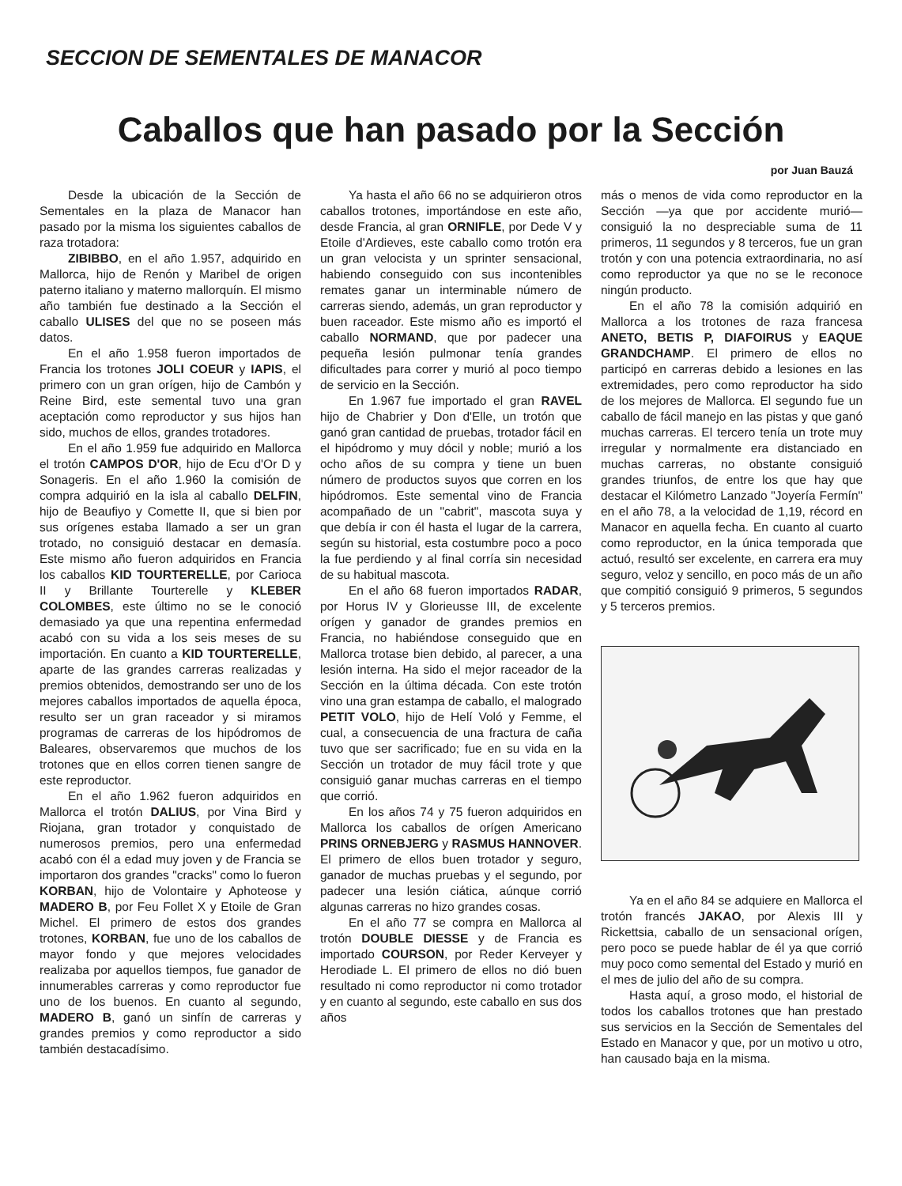SECCION DE SEMENTALES DE MANACOR
Caballos que han pasado por la Sección
por Juan Bauzá
Desde la ubicación de la Sección de Sementales en la plaza de Manacor han pasado por la misma los siguientes caballos de raza trotadora:
ZIBIBBO, en el año 1.957, adquirido en Mallorca, hijo de Renón y Maribel de origen paterno italiano y materno mallorquín. El mismo año también fue destinado a la Sección el caballo ULISES del que no se poseen más datos.
En el año 1.958 fueron importados de Francia los trotones JOLI COEUR y IAPIS, el primero con un gran orígen, hijo de Cambón y Reine Bird, este semental tuvo una gran aceptación como reproductor y sus hijos han sido, muchos de ellos, grandes trotadores.
En el año 1.959 fue adquirido en Mallorca el trotón CAMPOS D'OR, hijo de Ecu d'Or D y Sonageris. En el año 1.960 la comisión de compra adquirió en la isla al caballo DELFIN, hijo de Beaufiyo y Comette II, que si bien por sus orígenes estaba llamado a ser un gran trotado, no consiguió destacar en demasía. Este mismo año fueron adquiridos en Francia los caballos KID TOURTERELLE, por Carioca II y Brillante Tourterelle y KLEBER COLOMBES, este último no se le conoció demasiado ya que una repentina enfermedad acabó con su vida a los seis meses de su importación. En cuanto a KID TOURTERELLE, aparte de las grandes carreras realizadas y premios obtenidos, demostrando ser uno de los mejores caballos importados de aquella época, resulto ser un gran raceador y si miramos programas de carreras de los hipódromos de Baleares, observaremos que muchos de los trotones que en ellos corren tienen sangre de este reproductor.
En el año 1.962 fueron adquiridos en Mallorca el trotón DALIUS, por Vina Bird y Riojana, gran trotador y conquistado de numerosos premios, pero una enfermedad acabó con él a edad muy joven y de Francia se importaron dos grandes "cracks" como lo fueron KORBAN, hijo de Volontaire y Aphoteose y MADERO B, por Feu Follet X y Etoile de Gran Michel. El primero de estos dos grandes trotones, KORBAN, fue uno de los caballos de mayor fondo y que mejores velocidades realizaba por aquellos tiempos, fue ganador de innumerables carreras y como reproductor fue uno de los buenos. En cuanto al segundo, MADERO B, ganó un sinfín de carreras y grandes premios y como reproductor a sido también destacadísimo.
Ya hasta el año 66 no se adquirieron otros caballos trotones, importándose en este año, desde Francia, al gran ORNIFLE, por Dede V y Etoile d'Ardieves, este caballo como trotón era un gran velocista y un sprinter sensacional, habiendo conseguido con sus incontenibles remates ganar un interminable número de carreras siendo, además, un gran reproductor y buen raceador. Este mismo año es importó el caballo NORMAND, que por padecer una pequeña lesión pulmonar tenía grandes dificultades para correr y murió al poco tiempo de servicio en la Sección.
En 1.967 fue importado el gran RAVEL hijo de Chabrier y Don d'Elle, un trotón que ganó gran cantidad de pruebas, trotador fácil en el hipódromo y muy dócil y noble; murió a los ocho años de su compra y tiene un buen número de productos suyos que corren en los hipódromos. Este semental vino de Francia acompañado de un "cabrit", mascota suya y que debía ir con él hasta el lugar de la carrera, según su historial, esta costumbre poco a poco la fue perdiendo y al final corría sin necesidad de su habitual mascota.
En el año 68 fueron importados RADAR, por Horus IV y Glorieusse III, de excelente orígen y ganador de grandes premios en Francia, no habiéndose conseguido que en Mallorca trotase bien debido, al parecer, a una lesión interna. Ha sido el mejor raceador de la Sección en la última década. Con este trotón vino una gran estampa de caballo, el malogrado PETIT VOLO, hijo de Helí Voló y Femme, el cual, a consecuencia de una fractura de caña tuvo que ser sacrificado; fue en su vida en la Sección un trotador de muy fácil trote y que consiguió ganar muchas carreras en el tiempo que corrió.
En los años 74 y 75 fueron adquiridos en Mallorca los caballos de orígen Americano PRINS ORNEBJERG y RASMUS HANNOVER. El primero de ellos buen trotador y seguro, ganador de muchas pruebas y el segundo, por padecer una lesión ciática, aúnque corrió algunas carreras no hizo grandes cosas.
En el año 77 se compra en Mallorca al trotón DOUBLE DIESSE y de Francia es importado COURSON, por Reder Kerveyer y Herodiade L. El primero de ellos no dió buen resultado ni como reproductor ni como trotador y en cuanto al segundo, este caballo en sus dos años
más o menos de vida como reproductor en la Sección —ya que por accidente murió— consiguió la no despreciable suma de 11 primeros, 11 segundos y 8 terceros, fue un gran trotón y con una potencia extraordinaria, no así como reproductor ya que no se le reconoce ningún producto.
En el año 78 la comisión adquirió en Mallorca a los trotones de raza francesa ANETO, BETIS P, DIAFOIRUS y EAQUE GRANDCHAMP. El primero de ellos no participó en carreras debido a lesiones en las extremidades, pero como reproductor ha sido de los mejores de Mallorca. El segundo fue un caballo de fácil manejo en las pistas y que ganó muchas carreras. El tercero tenía un trote muy irregular y normalmente era distanciado en muchas carreras, no obstante consiguió grandes triunfos, de entre los que hay que destacar el Kilómetro Lanzado "Joyería Fermín" en el año 78, a la velocidad de 1,19, récord en Manacor en aquella fecha. En cuanto al cuarto como reproductor, en la única temporada que actuó, resultó ser excelente, en carrera era muy seguro, veloz y sencillo, en poco más de un año que compitió consiguió 9 primeros, 5 segundos y 5 terceros premios.
Ya en el año 84 se adquiere en Mallorca el trotón francés JAKAO, por Alexis III y Rickettsia, caballo de un sensacional orígen, pero poco se puede hablar de él ya que corrió muy poco como semental del Estado y murió en el mes de julio del año de su compra.
Hasta aquí, a groso modo, el historial de todos los caballos trotones que han prestado sus servicios en la Sección de Sementales del Estado en Manacor y que, por un motivo u otro, han causado baja en la misma.